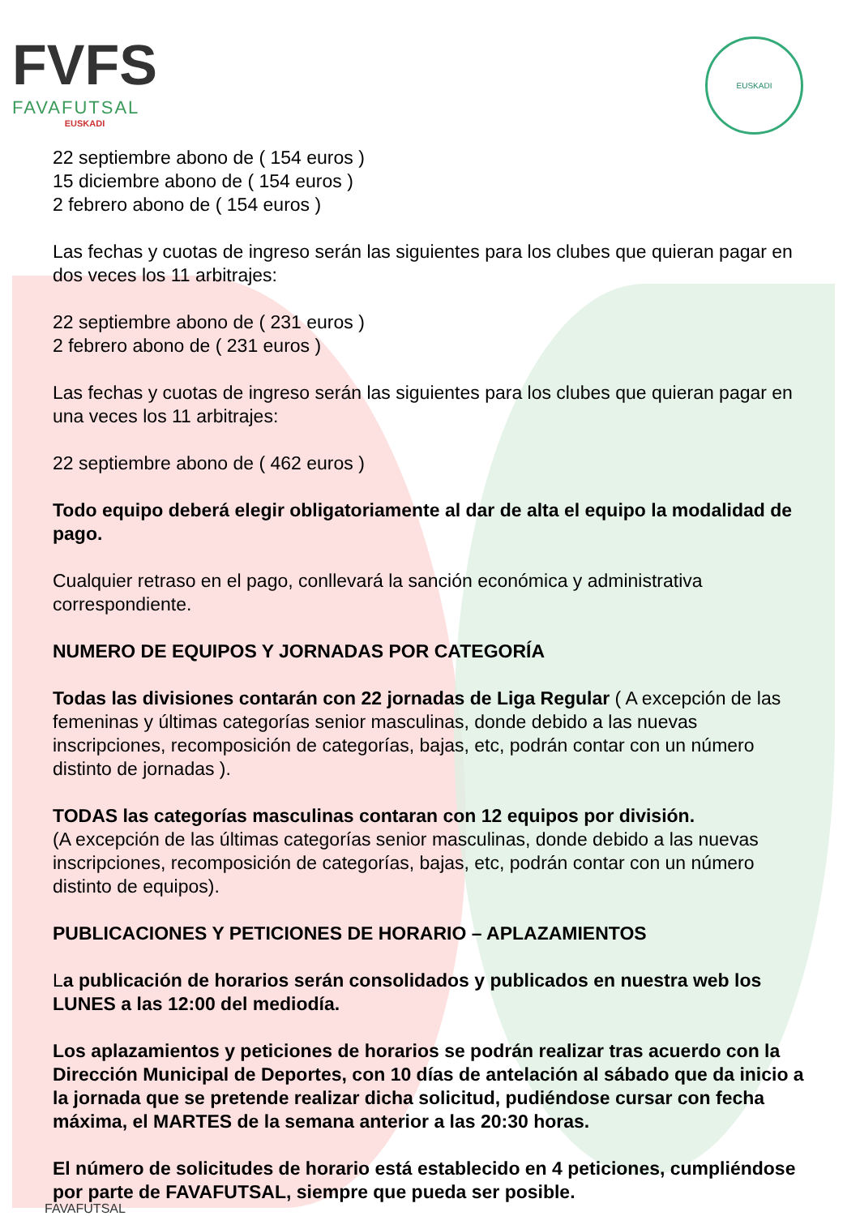FVFS
FAVAFUTSAL
EUSKADI
EUSKADI
22 septiembre abono de ( 154 euros )
15 diciembre abono de ( 154 euros )
2 febrero abono de ( 154 euros )
Las fechas y cuotas de ingreso serán las siguientes para los clubes que quieran pagar en dos veces los 11 arbitrajes:
22 septiembre abono de ( 231 euros )
2 febrero abono de ( 231 euros )
Las fechas y cuotas de ingreso serán las siguientes para los clubes que quieran pagar en una veces los 11 arbitrajes:
22 septiembre abono de ( 462 euros )
Todo equipo deberá elegir obligatoriamente al dar de alta el equipo la modalidad de pago.
Cualquier retraso en el pago, conllevará la sanción económica y administrativa correspondiente.
NUMERO DE EQUIPOS Y JORNADAS POR CATEGORÍA
Todas las divisiones contarán con 22 jornadas de Liga Regular ( A excepción de las femeninas y últimas categorías senior masculinas, donde debido a las nuevas inscripciones, recomposición de categorías, bajas, etc, podrán contar con un número distinto de jornadas ).
TODAS las categorías masculinas contaran con 12 equipos por división.
(A excepción de las últimas categorías senior masculinas, donde debido a las nuevas inscripciones, recomposición de categorías, bajas, etc, podrán contar con un número distinto de equipos).
PUBLICACIONES Y PETICIONES DE HORARIO – APLAZAMIENTOS
La publicación de horarios serán consolidados y publicados en nuestra web los LUNES a las 12:00 del mediodía.
Los aplazamientos y peticiones de horarios se podrán realizar tras acuerdo con la Dirección Municipal de Deportes, con 10 días de antelación al sábado que da inicio a la jornada que se pretende realizar dicha solicitud, pudiéndose cursar con fecha máxima, el MARTES de la semana anterior a las 20:30 horas.
El número de solicitudes de horario está establecido en 4 peticiones, cumpliéndose por parte de FAVAFUTSAL, siempre que pueda ser posible.
FAVAFUTSAL